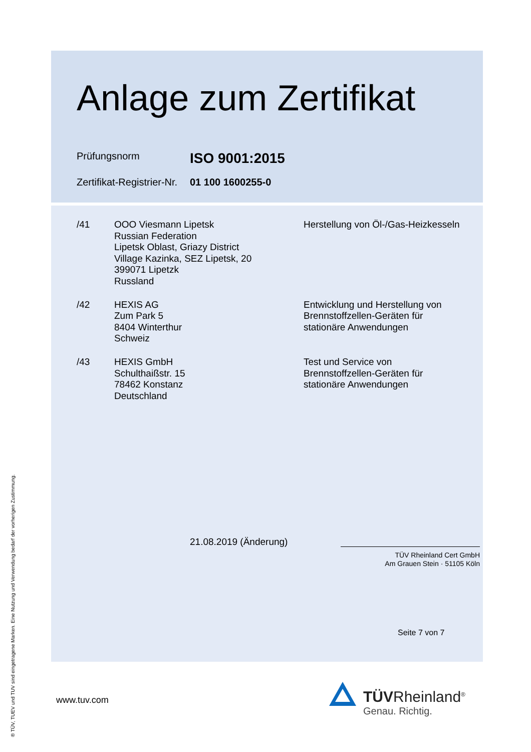Anlage zum Zertifikat
Prüfungsnorm
ISO 9001:2015
Zertifikat-Registrier-Nr.
01 100 1600255-0
| /41 | OOO Viesmann Lipetsk Russian Federation Lipetsk Oblast, Griazy District Village Kazinka, SEZ Lipetsk, 20 399071 Lipetzk Russland | Herstellung von Öl-/Gas-Heizkesseln |
| /42 | HEXIS AG Zum Park 5 8404 Winterthur Schweiz | Entwicklung und Herstellung von Brennstoffzellen-Geräten für stationäre Anwendungen |
| /43 | HEXIS GmbH Schulthaißstr. 15 78462 Konstanz Deutschland | Test und Service von Brennstoffzellen-Geräten für stationäre Anwendungen |
21.08.2019 (Änderung)
TÜV Rheinland Cert GmbH
Am Grauen Stein · 51105 Köln
Seite 7 von 7
www.tuv.com
TÜVRheinland<sup>®</sup>
Genau. Richtig.
® TÜV, TUEV und TUV sind eingetragene Marken. Eine Nutzung und Verwendung bedarf der vorherigen Zustimmung.